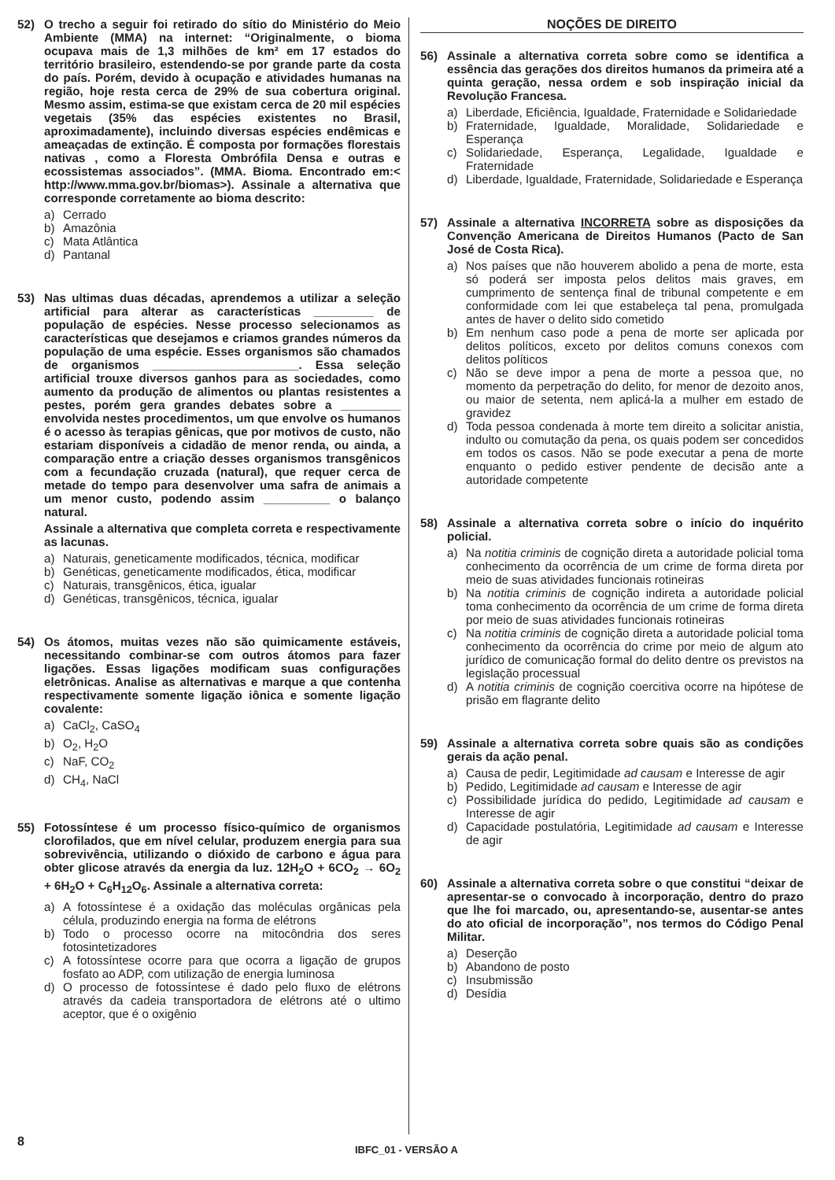52) O trecho a seguir foi retirado do sítio do Ministério do Meio Ambiente (MMA) na internet: “Originalmente, o bioma ocupava mais de 1,3 milhões de km² em 17 estados do território brasileiro, estendendo-se por grande parte da costa do país. Porém, devido à ocupação e atividades humanas na região, hoje resta cerca de 29% de sua cobertura original. Mesmo assim, estima-se que existam cerca de 20 mil espécies vegetais (35% das espécies existentes no Brasil, aproximadamente), incluindo diversas espécies endêmicas e ameaçadas de extinção. É composta por formações florestais nativas , como a Floresta Ombrófila Densa e outras e ecossistemas associados”. (MMA. Bioma. Encontrado em:< http://www.mma.gov.br/biomas>). Assinale a alternativa que corresponde corretamente ao bioma descrito:
a) Cerrado
b) Amazônia
c) Mata Atlântica
d) Pantanal
53) Nas ultimas duas décadas, aprendemos a utilizar a seleção artificial para alterar as características _________ de população de espécies. Nesse processo selecionamos as características que desejamos e criamos grandes números da população de uma espécie. Esses organismos são chamados de organismos ______________________. Essa seleção artificial trouxe diversos ganhos para as sociedades, como aumento da produção de alimentos ou plantas resistentes a pestes, porém gera grandes debates sobre a _________ envolvida nestes procedimentos, um que envolve os humanos é o acesso às terapias gênicas, que por motivos de custo, não estariam disponíveis a cidadão de menor renda, ou ainda, a comparação entre a criação desses organismos transgênicos com a fecundação cruzada (natural), que requer cerca de metade do tempo para desenvolver uma safra de animais a um menor custo, podendo assim __________ o balanço natural.
Assinale a alternativa que completa correta e respectivamente as lacunas.
a) Naturais, geneticamente modificados, técnica, modificar
b) Genéticas, geneticamente modificados, ética, modificar
c) Naturais, transgênicos, ética, igualar
d) Genéticas, transgênicos, técnica, igualar
54) Os átomos, muitas vezes não são quimicamente estáveis, necessitando combinar-se com outros átomos para fazer ligações. Essas ligações modificam suas configurações eletrônicas. Analise as alternativas e marque a que contenha respectivamente somente ligação iônica e somente ligação covalente:
a) CaCl<sub>2</sub>, CaSO<sub>4</sub>
b) O<sub>2</sub>, H<sub>2</sub>O
c) NaF, CO<sub>2</sub>
d) CH<sub>4</sub>, NaCl
55) Fotossíntese é um processo físico-químico de organismos clorofilados, que em nível celular, produzem energia para sua sobrevivência, utilizando o dióxido de carbono e água para obter glicose através da energia da luz. 12H<sub>2</sub>O + 6CO<sub>2</sub> → 6O<sub>2</sub> + 6H<sub>2</sub>O + C<sub>6</sub>H<sub>12</sub>O<sub>6</sub>. Assinale a alternativa correta:
a) A fotossíntese é a oxidação das moléculas orgânicas pela célula, produzindo energia na forma de elétrons
b) Todo o processo ocorre na mitocôndria dos seres fotosintetizadores
c) A fotossíntese ocorre para que ocorra a ligação de grupos fosfato ao ADP, com utilização de energia luminosa
d) O processo de fotossíntese é dado pelo fluxo de elétrons através da cadeia transportadora de elétrons até o ultimo aceptor, que é o oxigênio
NOÇÕES DE DIREITO
56) Assinale a alternativa correta sobre como se identifica a essência das gerações dos direitos humanos da primeira até a quinta geração, nessa ordem e sob inspiração inicial da Revolução Francesa.
a) Liberdade, Eficiência, Igualdade, Fraternidade e Solidariedade
b) Fraternidade, Igualdade, Moralidade, Solidariedade e Esperança
c) Solidariedade, Esperança, Legalidade, Igualdade e Fraternidade
d) Liberdade, Igualdade, Fraternidade, Solidariedade e Esperança
57) Assinale a alternativa INCORRETA sobre as disposições da Convenção Americana de Direitos Humanos (Pacto de San José de Costa Rica).
a) Nos países que não houverem abolido a pena de morte, esta só poderá ser imposta pelos delitos mais graves, em cumprimento de sentença final de tribunal competente e em conformidade com lei que estabeleça tal pena, promulgada antes de haver o delito sido cometido
b) Em nenhum caso pode a pena de morte ser aplicada por delitos políticos, exceto por delitos comuns conexos com delitos políticos
c) Não se deve impor a pena de morte a pessoa que, no momento da perpetração do delito, for menor de dezoito anos, ou maior de setenta, nem aplicá-la a mulher em estado de gravidez
d) Toda pessoa condenada à morte tem direito a solicitar anistia, indulto ou comutação da pena, os quais podem ser concedidos em todos os casos. Não se pode executar a pena de morte enquanto o pedido estiver pendente de decisão ante a autoridade competente
58) Assinale a alternativa correta sobre o início do inquérito policial.
a) Na notitia criminis de cognição direta a autoridade policial toma conhecimento da ocorrência de um crime de forma direta por meio de suas atividades funcionais rotineiras
b) Na notitia criminis de cognição indireta a autoridade policial toma conhecimento da ocorrência de um crime de forma direta por meio de suas atividades funcionais rotineiras
c) Na notitia criminis de cognição direta a autoridade policial toma conhecimento da ocorrência do crime por meio de algum ato jurídico de comunicação formal do delito dentre os previstos na legislação processual
d) A notitia criminis de cognição coercitiva ocorre na hipótese de prisão em flagrante delito
59) Assinale a alternativa correta sobre quais são as condições gerais da ação penal.
a) Causa de pedir, Legitimidade ad causam e Interesse de agir
b) Pedido, Legitimidade ad causam e Interesse de agir
c) Possibilidade jurídica do pedido, Legitimidade ad causam e Interesse de agir
d) Capacidade postulatória, Legitimidade ad causam e Interesse de agir
60) Assinale a alternativa correta sobre o que constitui “deixar de apresentar-se o convocado à incorporação, dentro do prazo que lhe foi marcado, ou, apresentando-se, ausentar-se antes do ato oficial de incorporação”, nos termos do Código Penal Militar.
a) Deserção
b) Abandono de posto
c) Insubmissão
d) Desídia
8 IBFC_01 - VERSÃO A